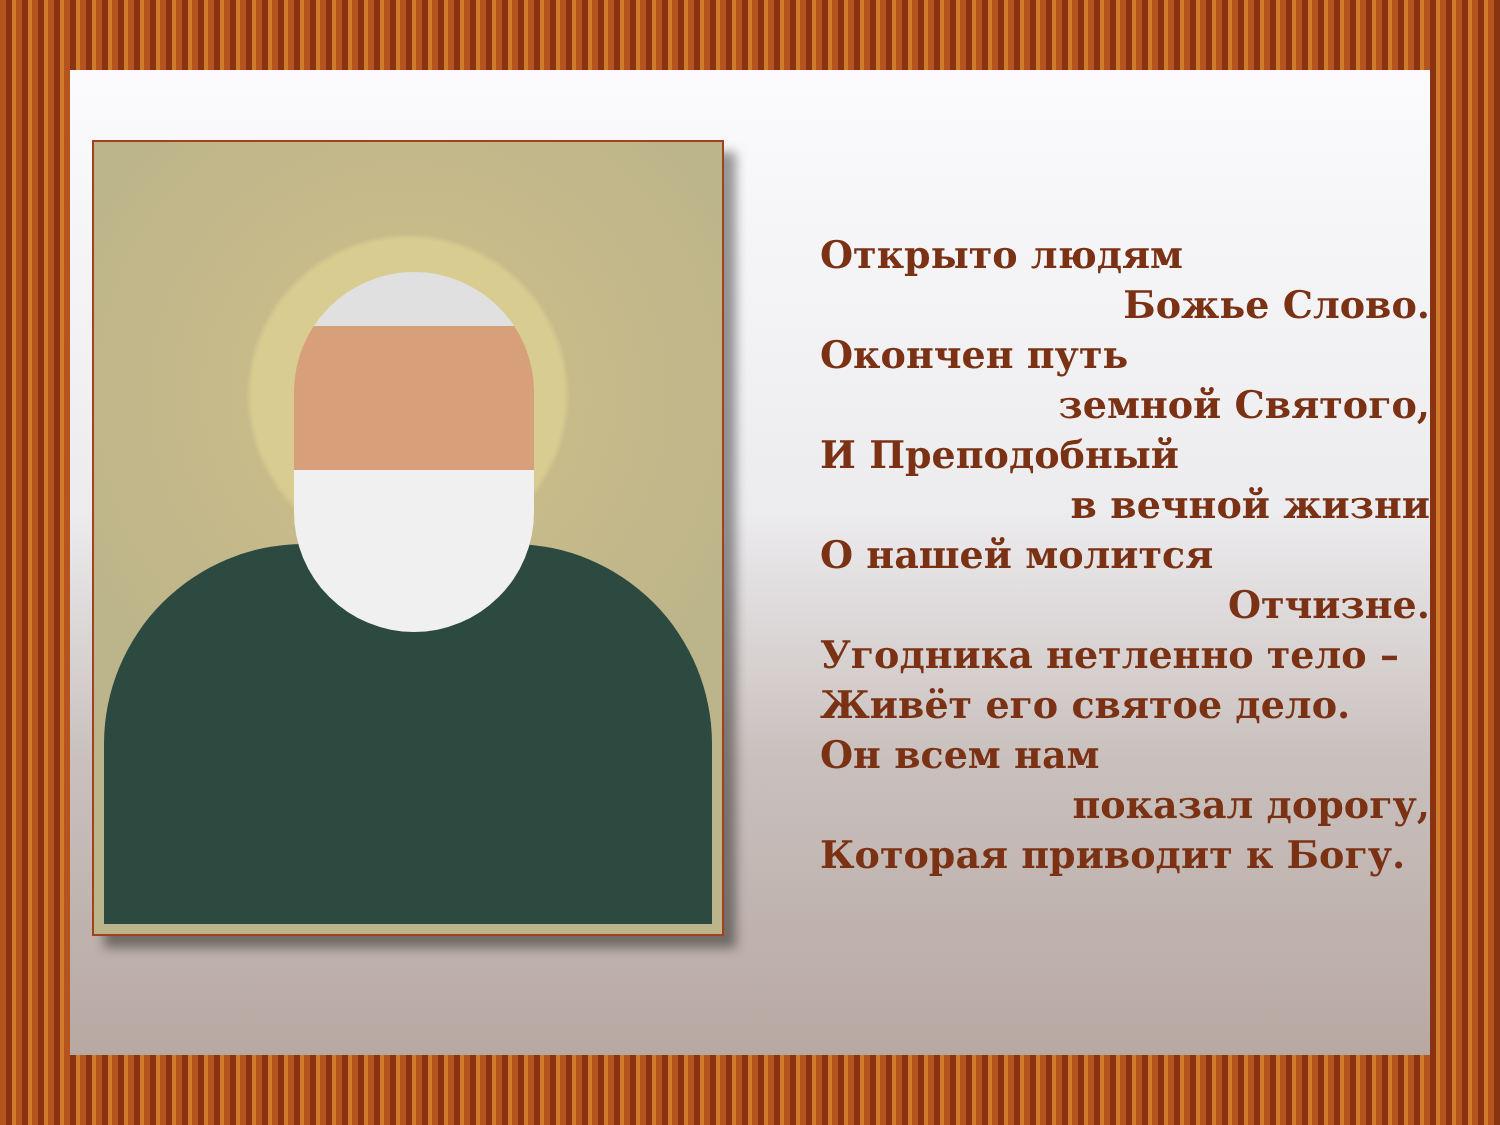Открыто людям
Божье Слово.
Окончен путь
земной Святого,
И Преподобный
в вечной жизни
О нашей молится
Отчизне.
Угодника нетленно тело –
Живёт его святое дело.
Он всем нам
показал дорогу,
Которая приводит к Богу.